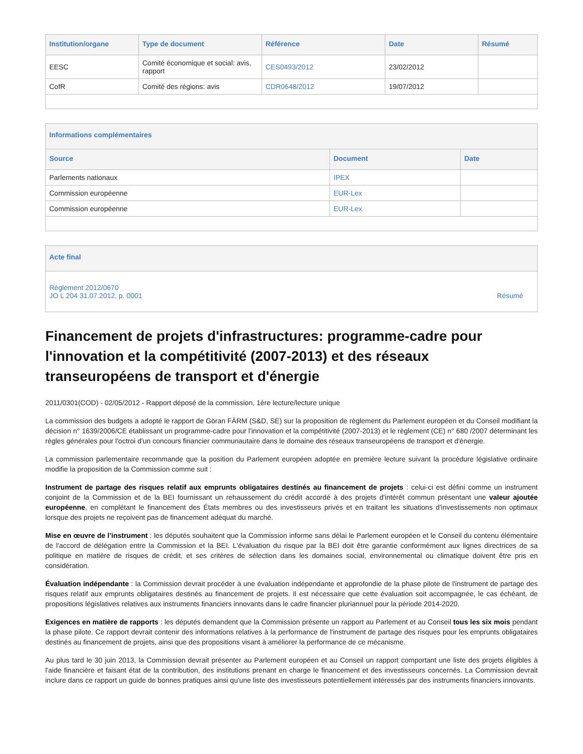| Institution/organe | Type de document | Référence | Date | Résumé |
| --- | --- | --- | --- | --- |
| EESC | Comité économique et social: avis, rapport | CES0493/2012 | 23/02/2012 | |
| CofR | Comité des régions: avis | CDR0648/2012 | 19/07/2012 | |
| Informations complémentaires | | |
| --- | --- | --- |
| Source | Document | Date |
| Parlements nationaux | IPEX | |
| Commission européenne | EUR-Lex | |
| Commission européenne | EUR-Lex | |
| Acte final | |
| --- | --- |
| Règlement 2012/0670 JO L 204 31.07.2012, p. 0001 | Résumé |
Financement de projets d'infrastructures: programme-cadre pour l'innovation et la compétitivité (2007-2013) et des réseaux transeuropéens de transport et d'énergie
2011/0301(COD) - 02/05/2012 - Rapport déposé de la commission, 1ère lecture/lecture unique
La commission des budgets a adopté le rapport de Göran FÄRM (S&D, SE) sur la proposition de règlement du Parlement européen et du Conseil modifiant la décision n° 1639/2006/CE établissant un programme-cadre pour l'innovation et la compétitivité (2007-2013) et le règlement (CE) n° 680 /2007 déterminant les règles générales pour l'octroi d'un concours financier communautaire dans le domaine des réseaux transeuropéens de transport et d'énergie.
La commission parlementaire recommande que la position du Parlement européen adoptée en première lecture suivant la procédure législative ordinaire modifie la proposition de la Commission comme suit :
Instrument de partage des risques relatif aux emprunts obligataires destinés au financement de projets : celui-ci est défini comme un instrument conjoint de la Commission et de la BEI fournissant un rehaussement du crédit accordé à des projets d'intérêt commun présentant une valeur ajoutée européenne, en complétant le financement des États membres ou des investisseurs privés et en traitant les situations d'investissements non optimaux lorsque des projets ne reçoivent pas de financement adéquat du marché.
Mise en œuvre de l’instrument : les députés souhaitent que la Commission informe sans délai le Parlement européen et le Conseil du contenu élémentaire de l'accord de délégation entre la Commission et la BEI. L'évaluation du risque par la BEI doit être garantie conformément aux lignes directrices de sa politique en matière de risques de crédit, et ses critères de sélection dans les domaines social, environnemental ou climatique doivent être pris en considération.
Évaluation indépendante : la Commission devrait procéder à une évaluation indépendante et approfondie de la phase pilote de l'instrument de partage des risques relatif aux emprunts obligataires destinés au financement de projets. Il est nécessaire que cette évaluation soit accompagnée, le cas échéant, de propositions législatives relatives aux instruments financiers innovants dans le cadre financier pluriannuel pour la période 2014-2020.
Exigences en matière de rapports : les députés demandent que la Commission présente un rapport au Parlement et au Conseil tous les six mois pendant la phase pilote. Ce rapport devrait contenir des informations relatives à la performance de l'instrument de partage des risques pour les emprunts obligataires destinés au financement de projets, ainsi que des propositions visant à améliorer la performance de ce mécanisme.
Au plus tard le 30 juin 2013, la Commission devrait présenter au Parlement européen et au Conseil un rapport comportant une liste des projets éligibles à l'aide financière et faisant état de la contribution, des institutions prenant en charge le financement et des investisseurs concernés. La Commission devrait inclure dans ce rapport un guide de bonnes pratiques ainsi qu'une liste des investisseurs potentiellement intéressés par des instruments financiers innovants.